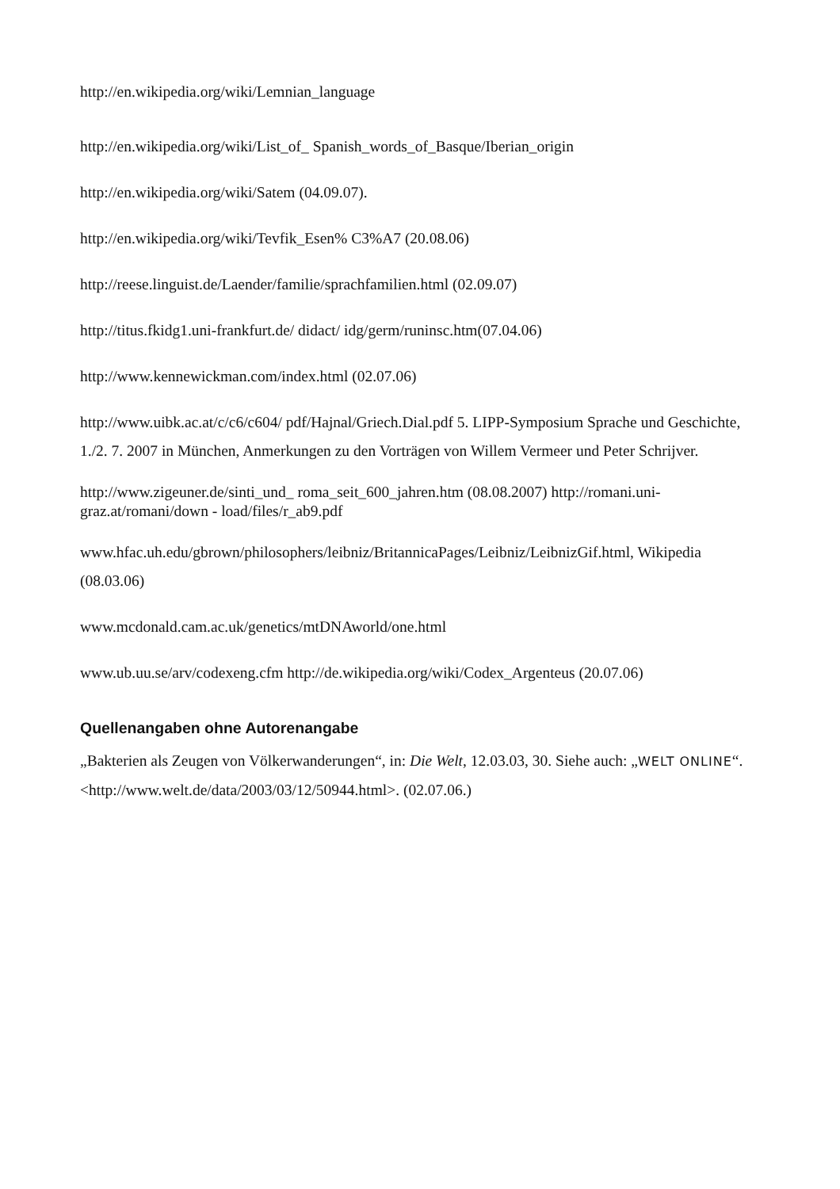http://en.wikipedia.org/wiki/Lemnian_language
http://en.wikipedia.org/wiki/List_of_ Spanish_words_of_Basque/Iberian_origin
http://en.wikipedia.org/wiki/Satem (04.09.07).
http://en.wikipedia.org/wiki/Tevfik_Esen% C3%A7 (20.08.06)
http://reese.linguist.de/Laender/familie/sprachfamilien.html (02.09.07)
http://titus.fkidg1.uni-frankfurt.de/ didact/ idg/germ/runinsc.htm(07.04.06)
http://www.kennewickman.com/index.html (02.07.06)
http://www.uibk.ac.at/c/c6/c604/ pdf/Hajnal/Griech.Dial.pdf 5. LIPP-Symposium Sprache und Geschichte, 1./2. 7. 2007 in München, Anmerkungen zu den Vorträgen von Willem Vermeer und Peter Schrijver.
http://www.zigeuner.de/sinti_und_ roma_seit_600_jahren.htm (08.08.2007) http://romani.uni-graz.at/romani/down - load/files/r_ab9.pdf
www.hfac.uh.edu/gbrown/philosophers/leibniz/BritannicaPages/Leibniz/LeibnizGif.html, Wikipedia (08.03.06)
www.mcdonald.cam.ac.uk/genetics/mtDNAworld/one.html
www.ub.uu.se/arv/codexeng.cfm http://de.wikipedia.org/wiki/Codex_Argenteus (20.07.06)
Quellenangaben ohne Autorenangabe
„Bakterien als Zeugen von Völkerwanderungen“, in: Die Welt, 12.03.03, 30. Siehe auch: „WELT ONLINE“. <http://www.welt.de/data/2003/03/12/50944.html>. (02.07.06.)